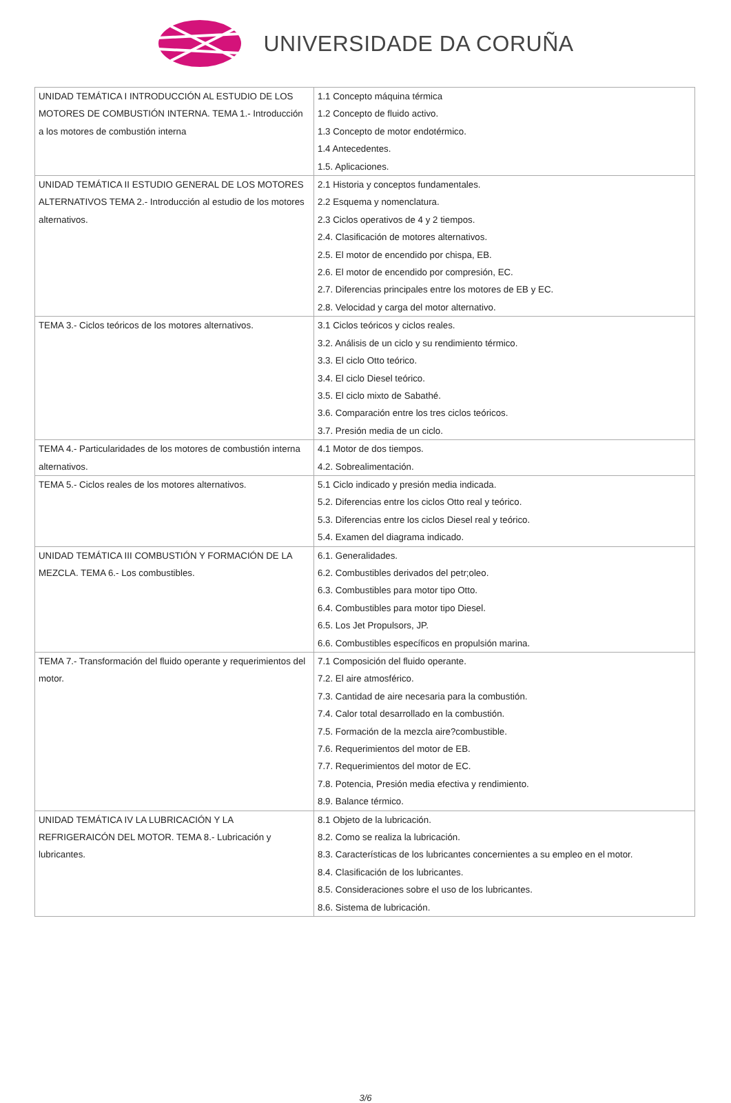UNIVERSIDADE DA CORUÑA
| UNIDAD TEMÁTICA I INTRODUCCIÓN AL ESTUDIO DE LOS MOTORES DE COMBUSTIÓN INTERNA. TEMA 1.- Introducción a los motores de combustión interna | 1.1 Concepto máquina térmica 1.2 Concepto de fluido activo. 1.3 Concepto de motor endotérmico. 1.4 Antecedentes. 1.5. Aplicaciones. |
| UNIDAD TEMÁTICA II ESTUDIO GENERAL DE LOS MOTORES ALTERNATIVOS TEMA 2.- Introducción al estudio de los motores alternativos. | 2.1 Historia y conceptos fundamentales. 2.2 Esquema y nomenclatura. 2.3 Ciclos operativos de 4 y 2 tiempos. 2.4. Clasificación de motores alternativos. 2.5. El motor de encendido por chispa, EB. 2.6. El motor de encendido por compresión, EC. 2.7. Diferencias principales entre los motores de EB y EC. 2.8. Velocidad y carga del motor alternativo. |
| TEMA 3.- Ciclos teóricos de los motores alternativos. | 3.1 Ciclos teóricos y ciclos reales. 3.2. Análisis de un ciclo y su rendimiento térmico. 3.3. El ciclo Otto teórico. 3.4. El ciclo Diesel teórico. 3.5. El ciclo mixto de Sabathé. 3.6. Comparación entre los tres ciclos teóricos. 3.7. Presión media de un ciclo. |
| TEMA 4.- Particularidades de los motores de combustión interna alternativos. | 4.1 Motor de dos tiempos. 4.2. Sobrealimentación. |
| TEMA 5.- Ciclos reales de los motores alternativos. | 5.1 Ciclo indicado y presión media indicada. 5.2. Diferencias entre los ciclos Otto real y teórico. 5.3. Diferencias entre los ciclos Diesel real y teórico. 5.4. Examen del diagrama indicado. |
| UNIDAD TEMÁTICA III COMBUSTIÓN Y FORMACIÓN DE LA MEZCLA. TEMA 6.- Los combustibles. | 6.1. Generalidades. 6.2. Combustibles derivados del petr;oleo. 6.3. Combustibles para motor tipo Otto. 6.4. Combustibles para motor tipo Diesel. 6.5. Los Jet Propulsors, JP. 6.6. Combustibles específicos en propulsión marina. |
| TEMA 7.- Transformación del fluido operante y requerimientos del motor. | 7.1 Composición del fluido operante. 7.2. El aire atmosférico. 7.3. Cantidad de aire necesaria para la combustión. 7.4. Calor total desarrollado en la combustión. 7.5. Formación de la mezcla aire?combustible. 7.6. Requerimientos del motor de EB. 7.7. Requerimientos del motor de EC. 7.8. Potencia, Presión media efectiva y rendimiento. 8.9. Balance térmico. |
| UNIDAD TEMÁTICA IV LA LUBRICACIÓN Y LA REFRIGERAICÓN DEL MOTOR. TEMA 8.- Lubricación y lubricantes. | 8.1 Objeto de la lubricación. 8.2. Como se realiza la lubricación. 8.3. Características de los lubricantes concernientes a su empleo en el motor. 8.4. Clasificación de los lubricantes. 8.5. Consideraciones sobre el uso de los lubricantes. 8.6. Sistema de lubricación. |
3/6